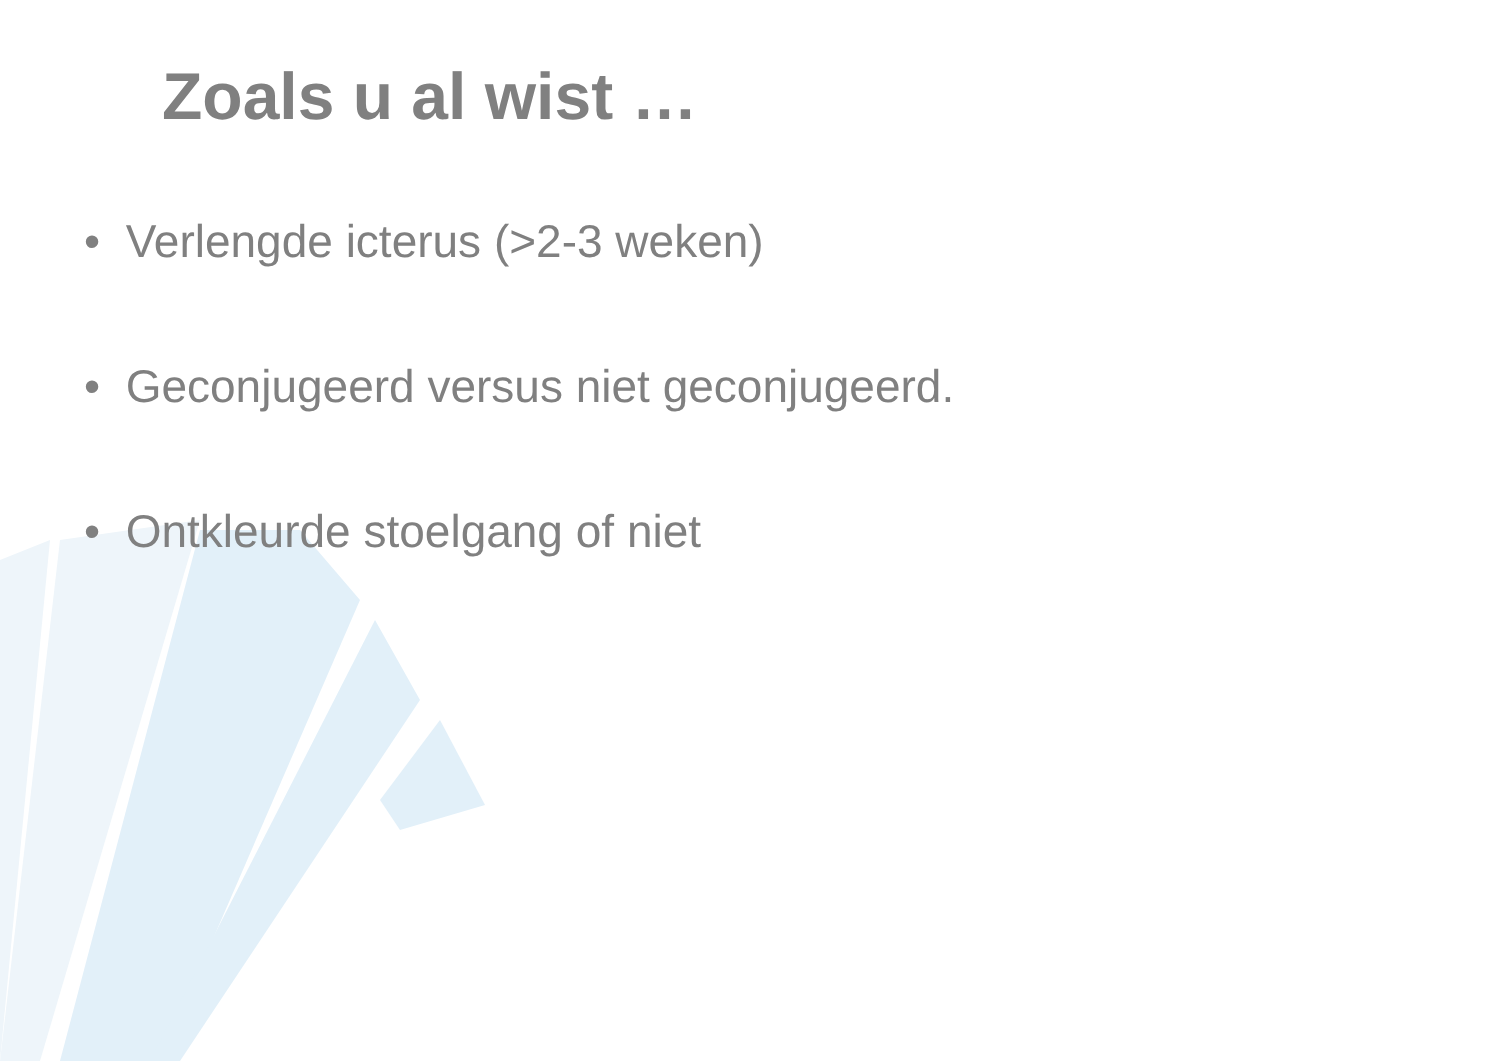Zoals u al wist …
• Verlengde icterus (>2-3 weken)
• Geconjugeerd versus niet geconjugeerd.
• Ontkleurde stoelgang of niet